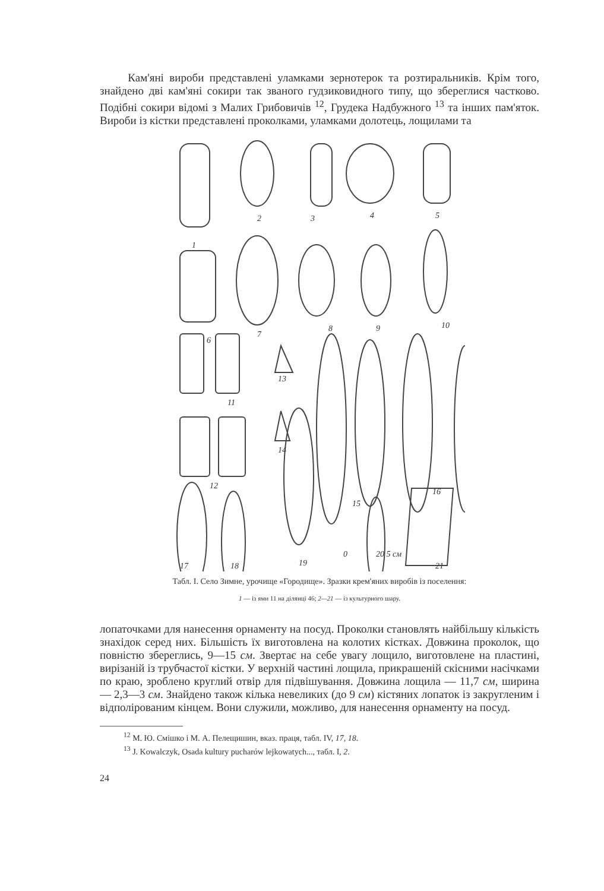Кам'яні вироби представлені уламками зернотерок та розтиральників. Крім того, знайдено дві кам'яні сокири так званого гудзиковидного типу, що збереглися частково. Подібні сокири відомі з Малих Грибовичів <sup>12</sup>, Грудека Надбужного <sup>13</sup> та інших пам'яток. Вироби із кістки представлені проколками, уламками долотець, лощилами та
1
2
3
4
5
6
7
8
9
10
11
12
13
14
15
16
17
18
19
0
20 5 см
21
Табл. І. Село Зимне, урочище «Городище». Зразки крем'яних виробів із поселення:
1 — із ями 11 на ділянці 46; 2—21 — із культурного шару.
лопаточками для нанесення орнаменту на посуд. Проколки становлять найбільшу кількість знахідок серед них. Більшість їх виготовлена на колотих кістках. Довжина проколок, що повністю збереглись, 9—15 см. Звертає на себе увагу лощило, виготовлене на пластині, вирізаній із трубчастої кістки. У верхній частині лощила, прикрашеній скісними насічками по краю, зроблено круглий отвір для підвішування. Довжина лощила — 11,7 см, ширина — 2,3—3 см. Знайдено також кілька невеликих (до 9 см) кістяних лопаток із закругленим і відполірованим кінцем. Вони служили, можливо, для нанесення орнаменту на посуд.
<sup>12</sup> М. Ю. Смішко і М. А. Пелещишин, вказ. праця, табл. IV, 17, 18.
<sup>13</sup> J. Kowalczyk, Osada kultury pucharów lejkowatych..., табл. I, 2.
24